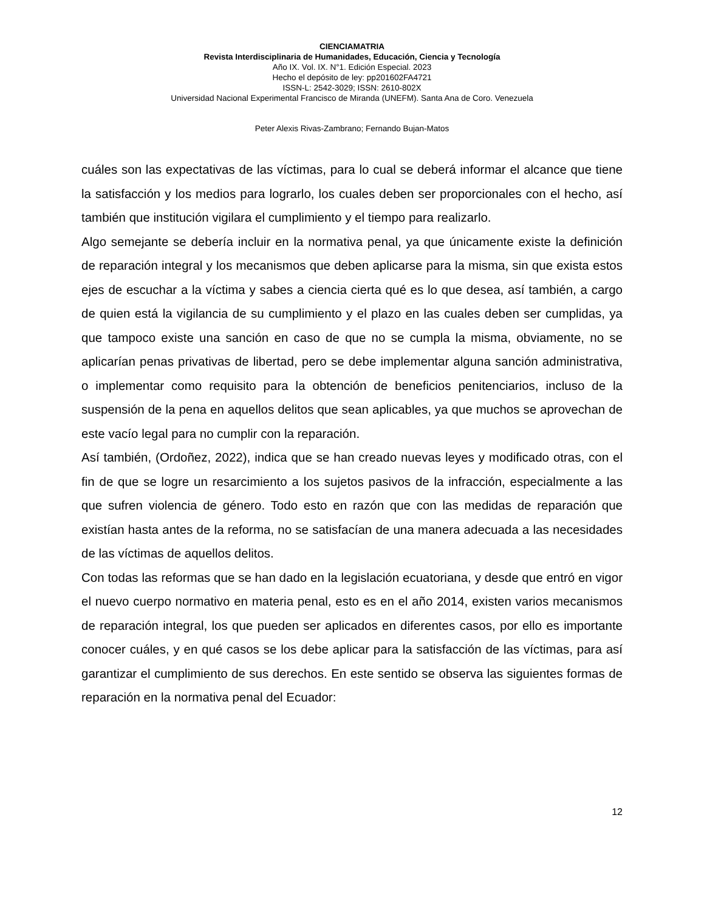CIENCIAMATRIA
Revista Interdisciplinaria de Humanidades, Educación, Ciencia y Tecnología
Año IX. Vol. IX. N°1. Edición Especial. 2023
Hecho el depósito de ley: pp201602FA4721
ISSN-L: 2542-3029; ISSN: 2610-802X
Universidad Nacional Experimental Francisco de Miranda (UNEFM). Santa Ana de Coro. Venezuela
Peter Alexis Rivas-Zambrano; Fernando Bujan-Matos
cuáles son las expectativas de las víctimas, para lo cual se deberá informar el alcance que tiene la satisfacción y los medios para lograrlo, los cuales deben ser proporcionales con el hecho, así también que institución vigilara el cumplimiento y el tiempo para realizarlo.
Algo semejante se debería incluir en la normativa penal, ya que únicamente existe la definición de reparación integral y los mecanismos que deben aplicarse para la misma, sin que exista estos ejes de escuchar a la víctima y sabes a ciencia cierta qué es lo que desea, así también, a cargo de quien está la vigilancia de su cumplimiento y el plazo en las cuales deben ser cumplidas, ya que tampoco existe una sanción en caso de que no se cumpla la misma, obviamente, no se aplicarían penas privativas de libertad, pero se debe implementar alguna sanción administrativa, o implementar como requisito para la obtención de beneficios penitenciarios, incluso de la suspensión de la pena en aquellos delitos que sean aplicables, ya que muchos se aprovechan de este vacío legal para no cumplir con la reparación.
Así también, (Ordoñez, 2022), indica que se han creado nuevas leyes y modificado otras, con el fin de que se logre un resarcimiento a los sujetos pasivos de la infracción, especialmente a las que sufren violencia de género. Todo esto en razón que con las medidas de reparación que existían hasta antes de la reforma, no se satisfacían de una manera adecuada a las necesidades de las víctimas de aquellos delitos.
Con todas las reformas que se han dado en la legislación ecuatoriana, y desde que entró en vigor el nuevo cuerpo normativo en materia penal, esto es en el año 2014, existen varios mecanismos de reparación integral, los que pueden ser aplicados en diferentes casos, por ello es importante conocer cuáles, y en qué casos se los debe aplicar para la satisfacción de las víctimas, para así garantizar el cumplimiento de sus derechos. En este sentido se observa las siguientes formas de reparación en la normativa penal del Ecuador:
12